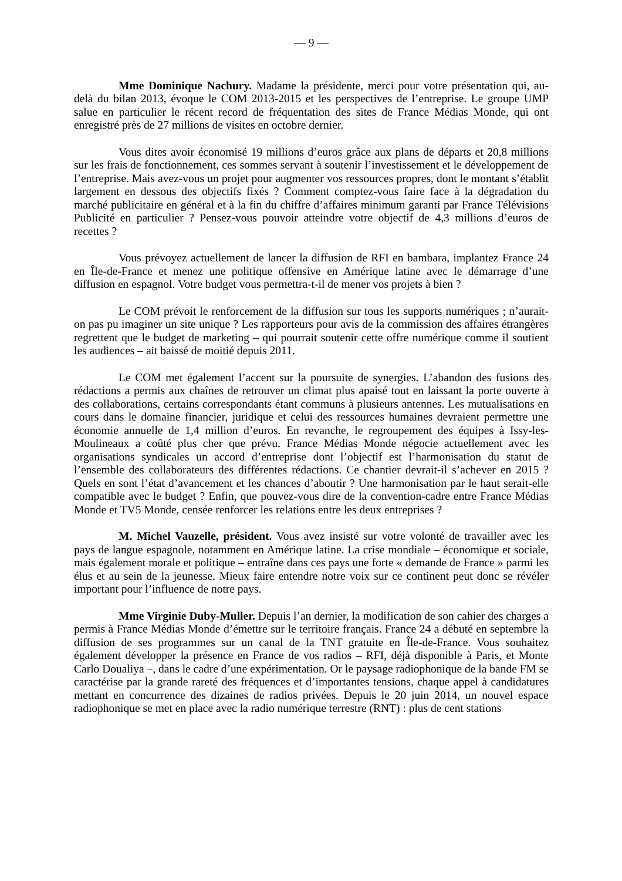— 9 —
Mme Dominique Nachury. Madame la présidente, merci pour votre présentation qui, au-delà du bilan 2013, évoque le COM 2013-2015 et les perspectives de l’entreprise. Le groupe UMP salue en particulier le récent record de fréquentation des sites de France Médias Monde, qui ont enregistré près de 27 millions de visites en octobre dernier.
Vous dites avoir économisé 19 millions d’euros grâce aux plans de départs et 20,8 millions sur les frais de fonctionnement, ces sommes servant à soutenir l’investissement et le développement de l’entreprise. Mais avez-vous un projet pour augmenter vos ressources propres, dont le montant s’établit largement en dessous des objectifs fixés ? Comment comptez-vous faire face à la dégradation du marché publicitaire en général et à la fin du chiffre d’affaires minimum garanti par France Télévisions Publicité en particulier ? Pensez-vous pouvoir atteindre votre objectif de 4,3 millions d’euros de recettes ?
Vous prévoyez actuellement de lancer la diffusion de RFI en bambara, implantez France 24 en Île-de-France et menez une politique offensive en Amérique latine avec le démarrage d’une diffusion en espagnol. Votre budget vous permettra-t-il de mener vos projets à bien ?
Le COM prévoit le renforcement de la diffusion sur tous les supports numériques ; n’aurait-on pas pu imaginer un site unique ? Les rapporteurs pour avis de la commission des affaires étrangères regrettent que le budget de marketing – qui pourrait soutenir cette offre numérique comme il soutient les audiences – ait baissé de moitié depuis 2011.
Le COM met également l’accent sur la poursuite de synergies. L’abandon des fusions des rédactions a permis aux chaînes de retrouver un climat plus apaisé tout en laissant la porte ouverte à des collaborations, certains correspondants étant communs à plusieurs antennes. Les mutualisations en cours dans le domaine financier, juridique et celui des ressources humaines devraient permettre une économie annuelle de 1,4 million d’euros. En revanche, le regroupement des équipes à Issy-les-Moulineaux a coûté plus cher que prévu. France Médias Monde négocie actuellement avec les organisations syndicales un accord d’entreprise dont l’objectif est l’harmonisation du statut de l’ensemble des collaborateurs des différentes rédactions. Ce chantier devrait-il s’achever en 2015 ? Quels en sont l’état d’avancement et les chances d’aboutir ? Une harmonisation par le haut serait-elle compatible avec le budget ? Enfin, que pouvez-vous dire de la convention-cadre entre France Médias Monde et TV5 Monde, censée renforcer les relations entre les deux entreprises ?
M. Michel Vauzelle, président. Vous avez insisté sur votre volonté de travailler avec les pays de langue espagnole, notamment en Amérique latine. La crise mondiale – économique et sociale, mais également morale et politique – entraîne dans ces pays une forte « demande de France » parmi les élus et au sein de la jeunesse. Mieux faire entendre notre voix sur ce continent peut donc se révéler important pour l’influence de notre pays.
Mme Virginie Duby-Muller. Depuis l’an dernier, la modification de son cahier des charges a permis à France Médias Monde d’émettre sur le territoire français. France 24 a débuté en septembre la diffusion de ses programmes sur un canal de la TNT gratuite en Île-de-France. Vous souhaitez également développer la présence en France de vos radios – RFI, déjà disponible à Paris, et Monte Carlo Doualiya –, dans le cadre d’une expérimentation. Or le paysage radiophonique de la bande FM se caractérise par la grande rareté des fréquences et d’importantes tensions, chaque appel à candidatures mettant en concurrence des dizaines de radios privées. Depuis le 20 juin 2014, un nouvel espace radiophonique se met en place avec la radio numérique terrestre (RNT) : plus de cent stations